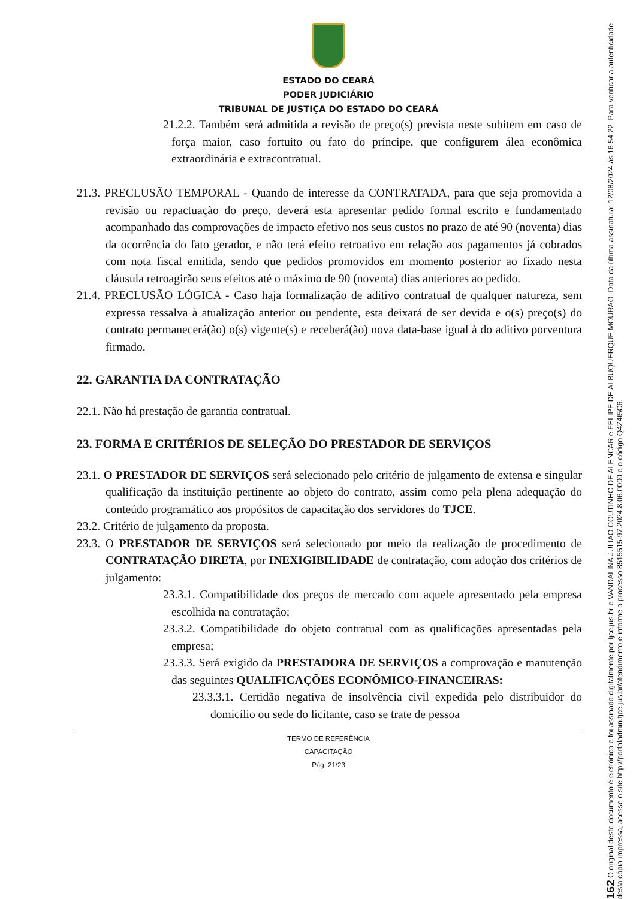ESTADO DO CEARÁ
PODER JUDICIÁRIO
TRIBUNAL DE JUSTIÇA DO ESTADO DO CEARÁ
21.2.2. Também será admitida a revisão de preço(s) prevista neste subitem em caso de força maior, caso fortuito ou fato do príncipe, que configurem álea econômica extraordinária e extracontratual.
21.3. PRECLUSÃO TEMPORAL - Quando de interesse da CONTRATADA, para que seja promovida a revisão ou repactuação do preço, deverá esta apresentar pedido formal escrito e fundamentado acompanhado das comprovações de impacto efetivo nos seus custos no prazo de até 90 (noventa) dias da ocorrência do fato gerador, e não terá efeito retroativo em relação aos pagamentos já cobrados com nota fiscal emitida, sendo que pedidos promovidos em momento posterior ao fixado nesta cláusula retroagirão seus efeitos até o máximo de 90 (noventa) dias anteriores ao pedido.
21.4. PRECLUSÃO LÓGICA - Caso haja formalização de aditivo contratual de qualquer natureza, sem expressa ressalva à atualização anterior ou pendente, esta deixará de ser devida e o(s) preço(s) do contrato permanecerá(ão) o(s) vigente(s) e receberá(ão) nova data-base igual à do aditivo porventura firmado.
22. GARANTIA DA CONTRATAÇÃO
22.1. Não há prestação de garantia contratual.
23. FORMA E CRITÉRIOS DE SELEÇÃO DO PRESTADOR DE SERVIÇOS
23.1. O PRESTADOR DE SERVIÇOS será selecionado pelo critério de julgamento de extensa e singular qualificação da instituição pertinente ao objeto do contrato, assim como pela plena adequação do conteúdo programático aos propósitos de capacitação dos servidores do TJCE.
23.2. Critério de julgamento da proposta.
23.3. O PRESTADOR DE SERVIÇOS será selecionado por meio da realização de procedimento de CONTRATAÇÃO DIRETA, por INEXIGIBILIDADE de contratação, com adoção dos critérios de julgamento:
23.3.1. Compatibilidade dos preços de mercado com aquele apresentado pela empresa escolhida na contratação;
23.3.2. Compatibilidade do objeto contratual com as qualificações apresentadas pela empresa;
23.3.3. Será exigido da PRESTADORA DE SERVIÇOS a comprovação e manutenção das seguintes QUALIFICAÇÕES ECONÔMICO-FINANCEIRAS:
23.3.3.1. Certidão negativa de insolvência civil expedida pelo distribuidor do domicílio ou sede do licitante, caso se trate de pessoa
TERMO DE REFERÊNCIA
CAPACITAÇÃO
Pág. 21/23
162 O original deste documento é eletrônico e foi assinado digitalmente por tjce.jus.br e VANDALINA JULIAO COUTINHO DE ALENCAR e FELIPE DE ALBUQUERQUE MOURAO. Data da última assinatura: 12/08/2024 às 16:54:22. Para verificar a autenticidade desta cópia impressa, acesse o site http://portaladmin.tjce.jus.br/atendimento e informe o processo 8515515-97.2024.8.06.0000 e o código Q4Z4I5C6.